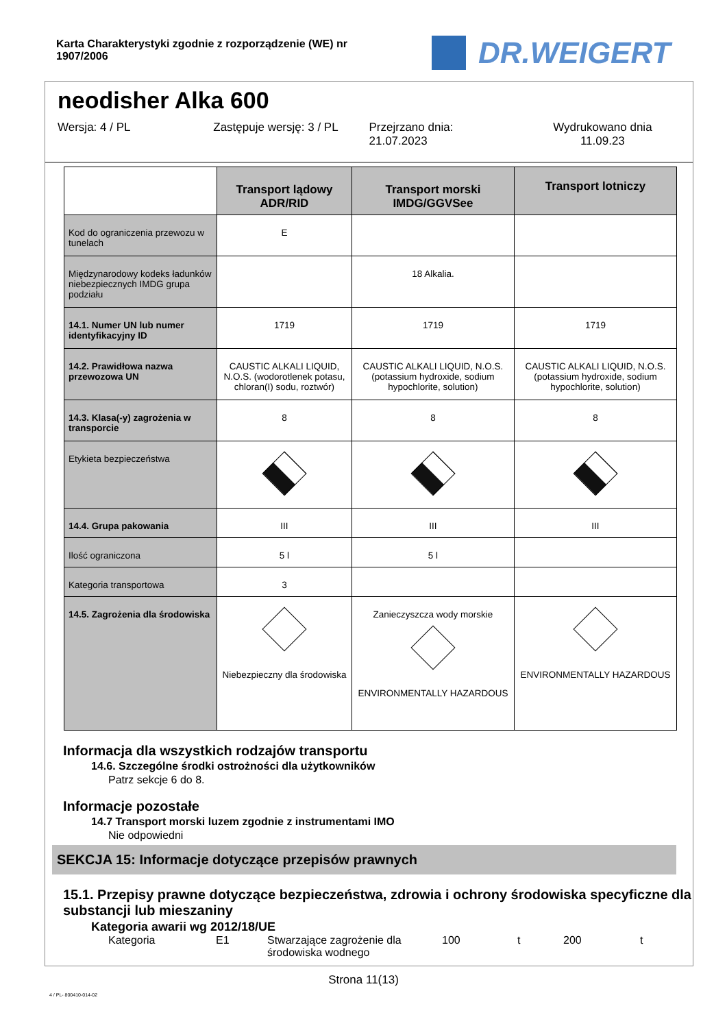Karta Charakterystyki zgodnie z rozporządzenie (WE) nr 1907/2006
DR.WEIGERT
neodisher Alka 600
Wersja: 4 / PL Zastępuje wersję: 3 / PL Przejrzano dnia:
21.07.2023
Wydrukowano dnia
11.09.23
| | Transport lądowy ADR/RID | Transport morski IMDG/GGVSee | Transport lotniczy |
| Kod do ograniczenia przewozu w tunelach | E | | |
| Międzynarodowy kodeks ładunków niebezpiecznych IMDG grupa podziału | | 18 Alkalia. | |
| 14.1. Numer UN lub numer identyfikacyjny ID | 1719 | 1719 | 1719 |
| 14.2. Prawidłowa nazwa przewozowa UN | CAUSTIC ALKALI LIQUID, N.O.S. (wodorotlenek potasu, chloran(I) sodu, roztwór) | CAUSTIC ALKALI LIQUID, N.O.S. (potassium hydroxide, sodium hypochlorite, solution) | CAUSTIC ALKALI LIQUID, N.O.S. (potassium hydroxide, sodium hypochlorite, solution) |
| 14.3. Klasa(-y) zagrożenia w transporcie | 8 | 8 | 8 |
| Etykieta bezpieczeństwa | | | |
| 14.4. Grupa pakowania | III | III | III |
| Ilość ograniczona | 5 l | 5 l | |
| Kategoria transportowa | 3 | | |
| 14.5. Zagrożenia dla środowiska | Niebezpieczny dla środowiska | Zanieczyszcza wody morskie ENVIRONMENTALLY HAZARDOUS | ENVIRONMENTALLY HAZARDOUS |
Informacja dla wszystkich rodzajów transportu
14.6. Szczególne środki ostrożności dla użytkowników
Patrz sekcje 6 do 8.
Informacje pozostałe
14.7 Transport morski luzem zgodnie z instrumentami IMO
Nie odpowiedni
SEKCJA 15: Informacje dotyczące przepisów prawnych
15.1. Przepisy prawne dotyczące bezpieczeństwa, zdrowia i ochrony środowiska specyficzne dla substancji lub mieszaniny
Kategoria awarii wg 2012/18/UE
Kategoria E1 Stwarzające zagrożenie dla środowiska wodnego 100 t 200 t
Strona 11(13)
4 / PL- 800410-014-02